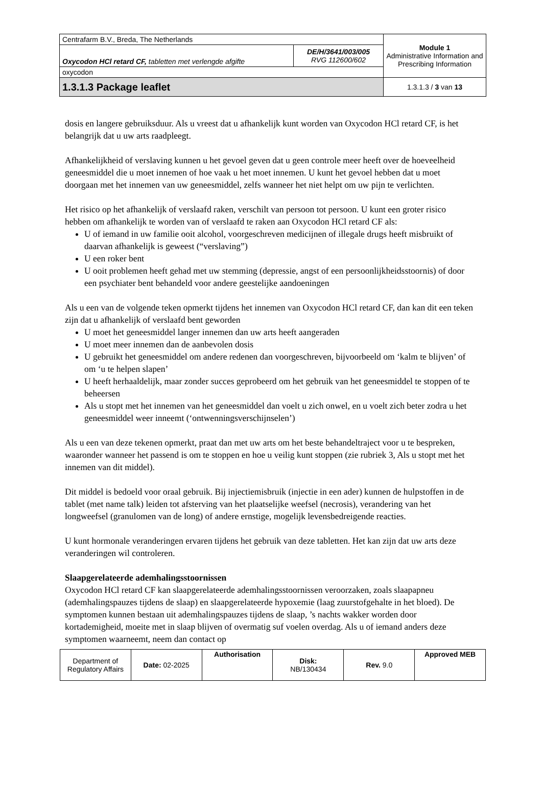| Centrafarm B.V., Breda, The Netherlands | | Module 1 Administrative Information and Prescribing Information |
| Oxycodon HCl retard CF, tabletten met verlengde afgifte | DE/H/3641/003/005 RVG 112600/602 | |
| oxycodon | | |
| 1.3.1.3 Package leaflet | | 1.3.1.3 / 3 van 13 |
dosis en langere gebruiksduur. Als u vreest dat u afhankelijk kunt worden van Oxycodon HCl retard CF, is het belangrijk dat u uw arts raadpleegt.
Afhankelijkheid of verslaving kunnen u het gevoel geven dat u geen controle meer heeft over de hoeveelheid geneesmiddel die u moet innemen of hoe vaak u het moet innemen. U kunt het gevoel hebben dat u moet doorgaan met het innemen van uw geneesmiddel, zelfs wanneer het niet helpt om uw pijn te verlichten.
Het risico op het afhankelijk of verslaafd raken, verschilt van persoon tot persoon. U kunt een groter risico hebben om afhankelijk te worden van of verslaafd te raken aan Oxycodon HCl retard CF als:
U of iemand in uw familie ooit alcohol, voorgeschreven medicijnen of illegale drugs heeft misbruikt of daarvan afhankelijk is geweest (“verslaving”)
U een roker bent
U ooit problemen heeft gehad met uw stemming (depressie, angst of een persoonlijkheidsstoornis) of door een psychiater bent behandeld voor andere geestelijke aandoeningen
Als u een van de volgende teken opmerkt tijdens het innemen van Oxycodon HCl retard CF, dan kan dit een teken zijn dat u afhankelijk of verslaafd bent geworden
U moet het geneesmiddel langer innemen dan uw arts heeft aangeraden
U moet meer innemen dan de aanbevolen dosis
U gebruikt het geneesmiddel om andere redenen dan voorgeschreven, bijvoorbeeld om ‘kalm te blijven’ of om ‘u te helpen slapen’
U heeft herhaaldelijk, maar zonder succes geprobeerd om het gebruik van het geneesmiddel te stoppen of te beheersen
Als u stopt met het innemen van het geneesmiddel dan voelt u zich onwel, en u voelt zich beter zodra u het geneesmiddel weer inneemt (‘ontwenningsverschijnselen’)
Als u een van deze tekenen opmerkt, praat dan met uw arts om het beste behandeltraject voor u te bespreken, waaronder wanneer het passend is om te stoppen en hoe u veilig kunt stoppen (zie rubriek 3, Als u stopt met het innemen van dit middel).
Dit middel is bedoeld voor oraal gebruik. Bij injectiemisbruik (injectie in een ader) kunnen de hulpstoffen in de tablet (met name talk) leiden tot afsterving van het plaatselijke weefsel (necrosis), verandering van het longweefsel (granulomen van de long) of andere ernstige, mogelijk levensbedreigende reacties.
U kunt hormonale veranderingen ervaren tijdens het gebruik van deze tabletten. Het kan zijn dat uw arts deze veranderingen wil controleren.
Slaapgerelateerde ademhalingsstoornissen
Oxycodon HCl retard CF kan slaapgerelateerde ademhalingsstoornissen veroorzaken, zoals slaapapneu (ademhalingspauzes tijdens de slaap) en slaapgerelateerde hypoxemie (laag zuurstofgehalte in het bloed). De symptomen kunnen bestaan uit ademhalingspauzes tijdens de slaap, ’s nachts wakker worden door kortademigheid, moeite met in slaap blijven of overmatig suf voelen overdag. Als u of iemand anders deze symptomen waarneemt, neem dan contact op
| Department of Regulatory Affairs | Date: 02-2025 | Authorisation | Disk: NB/130434 | Rev. 9.0 | Approved MEB |